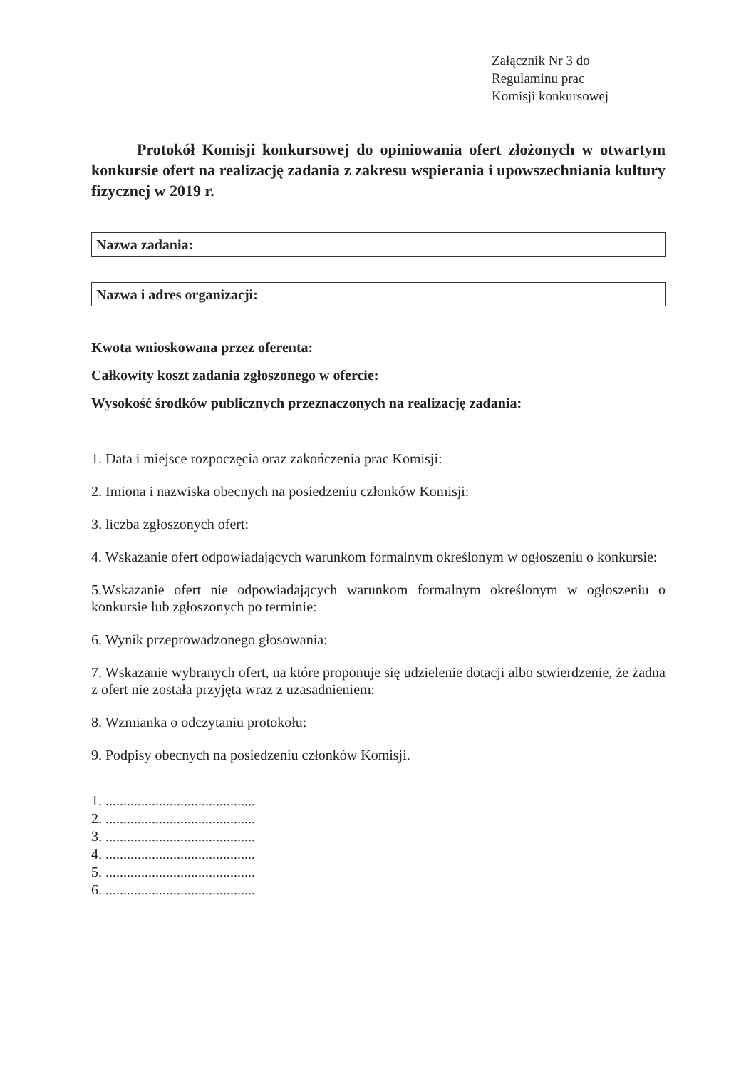Załącznik Nr 3 do
Regulaminu prac
Komisji konkursowej
Protokół Komisji konkursowej do opiniowania ofert złożonych w otwartym konkursie ofert na realizację zadania z zakresu wspierania i upowszechniania kultury fizycznej w 2019 r.
Nazwa zadania:
Nazwa i adres organizacji:
Kwota wnioskowana przez oferenta:
Całkowity koszt zadania zgłoszonego w ofercie:
Wysokość środków publicznych przeznaczonych na realizację zadania:
1. Data i miejsce rozpoczęcia oraz zakończenia prac Komisji:
2. Imiona i nazwiska obecnych na posiedzeniu członków Komisji:
3. liczba zgłoszonych ofert:
4. Wskazanie ofert odpowiadających warunkom formalnym określonym w ogłoszeniu o konkursie:
5.Wskazanie ofert nie odpowiadających warunkom formalnym określonym w ogłoszeniu o konkursie lub zgłoszonych po terminie:
6. Wynik przeprowadzonego głosowania:
7. Wskazanie wybranych ofert, na które proponuje się udzielenie dotacji albo stwierdzenie, że żadna z ofert nie została przyjęta wraz z uzasadnieniem:
8. Wzmianka o odczytaniu protokołu:
9. Podpisy obecnych na posiedzeniu członków Komisji.
1. ..........................................
2. ..........................................
3. ..........................................
4. ..........................................
5. ..........................................
6. ..........................................